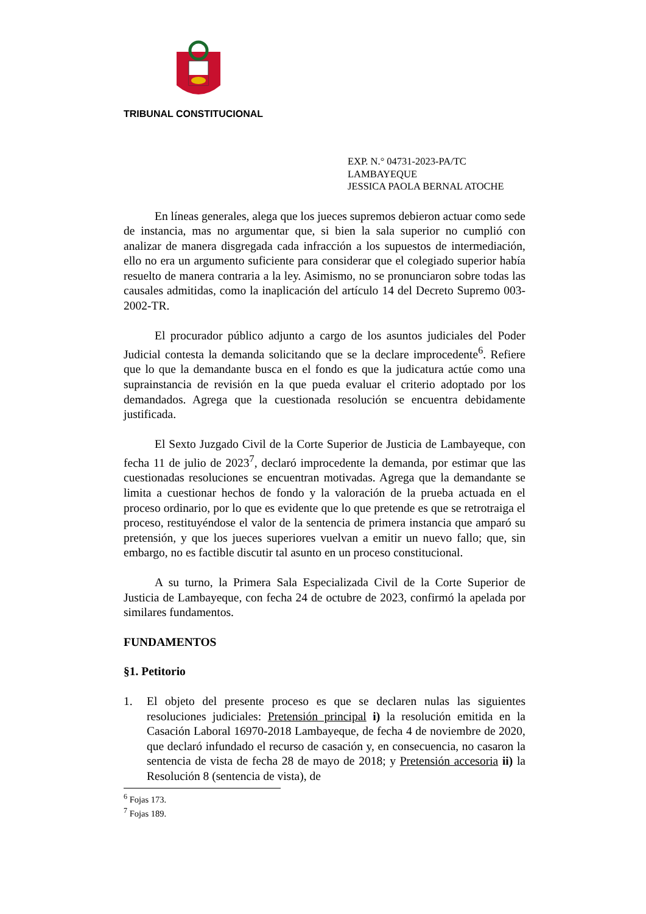TRIBUNAL CONSTITUCIONAL
EXP. N.° 04731-2023-PA/TC
LAMBAYEQUE
JESSICA PAOLA BERNAL ATOCHE
En líneas generales, alega que los jueces supremos debieron actuar como sede de instancia, mas no argumentar que, si bien la sala superior no cumplió con analizar de manera disgregada cada infracción a los supuestos de intermediación, ello no era un argumento suficiente para considerar que el colegiado superior había resuelto de manera contraria a la ley. Asimismo, no se pronunciaron sobre todas las causales admitidas, como la inaplicación del artículo 14 del Decreto Supremo 003-2002-TR.
El procurador público adjunto a cargo de los asuntos judiciales del Poder Judicial contesta la demanda solicitando que se la declare improcedente<sup>6</sup>. Refiere que lo que la demandante busca en el fondo es que la judicatura actúe como una suprainstancia de revisión en la que pueda evaluar el criterio adoptado por los demandados. Agrega que la cuestionada resolución se encuentra debidamente justificada.
El Sexto Juzgado Civil de la Corte Superior de Justicia de Lambayeque, con fecha 11 de julio de 2023<sup>7</sup>, declaró improcedente la demanda, por estimar que las cuestionadas resoluciones se encuentran motivadas. Agrega que la demandante se limita a cuestionar hechos de fondo y la valoración de la prueba actuada en el proceso ordinario, por lo que es evidente que lo que pretende es que se retrotraiga el proceso, restituyéndose el valor de la sentencia de primera instancia que amparó su pretensión, y que los jueces superiores vuelvan a emitir un nuevo fallo; que, sin embargo, no es factible discutir tal asunto en un proceso constitucional.
A su turno, la Primera Sala Especializada Civil de la Corte Superior de Justicia de Lambayeque, con fecha 24 de octubre de 2023, confirmó la apelada por similares fundamentos.
FUNDAMENTOS
§1. Petitorio
1. El objeto del presente proceso es que se declaren nulas las siguientes resoluciones judiciales: Pretensión principal i) la resolución emitida en la Casación Laboral 16970-2018 Lambayeque, de fecha 4 de noviembre de 2020, que declaró infundado el recurso de casación y, en consecuencia, no casaron la sentencia de vista de fecha 28 de mayo de 2018; y Pretensión accesoria ii) la Resolución 8 (sentencia de vista), de
<sup>6</sup> Fojas 173.
<sup>7</sup> Fojas 189.